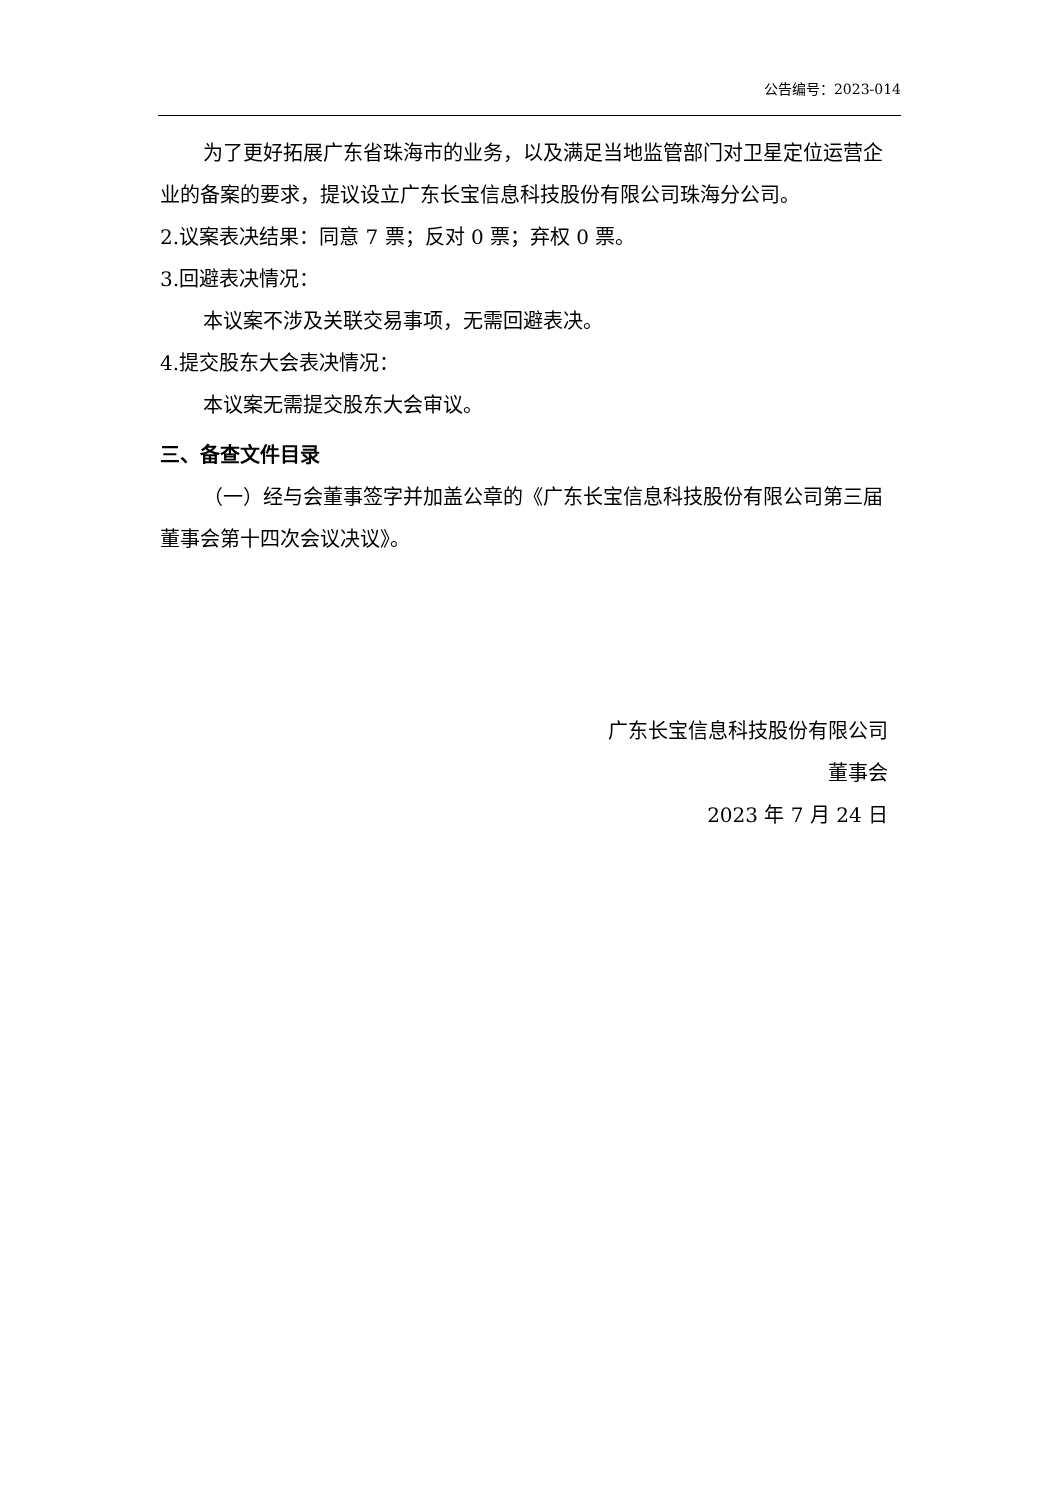公告编号：2023-014
为了更好拓展广东省珠海市的业务，以及满足当地监管部门对卫星定位运营企业的备案的要求，提议设立广东长宝信息科技股份有限公司珠海分公司。
2.议案表决结果：同意 7 票；反对 0 票；弃权 0 票。
3.回避表决情况：
本议案不涉及关联交易事项，无需回避表决。
4.提交股东大会表决情况：
本议案无需提交股东大会审议。
三、备查文件目录
（一）经与会董事签字并加盖公章的《广东长宝信息科技股份有限公司第三届董事会第十四次会议决议》。
广东长宝信息科技股份有限公司
董事会
2023 年 7 月 24 日